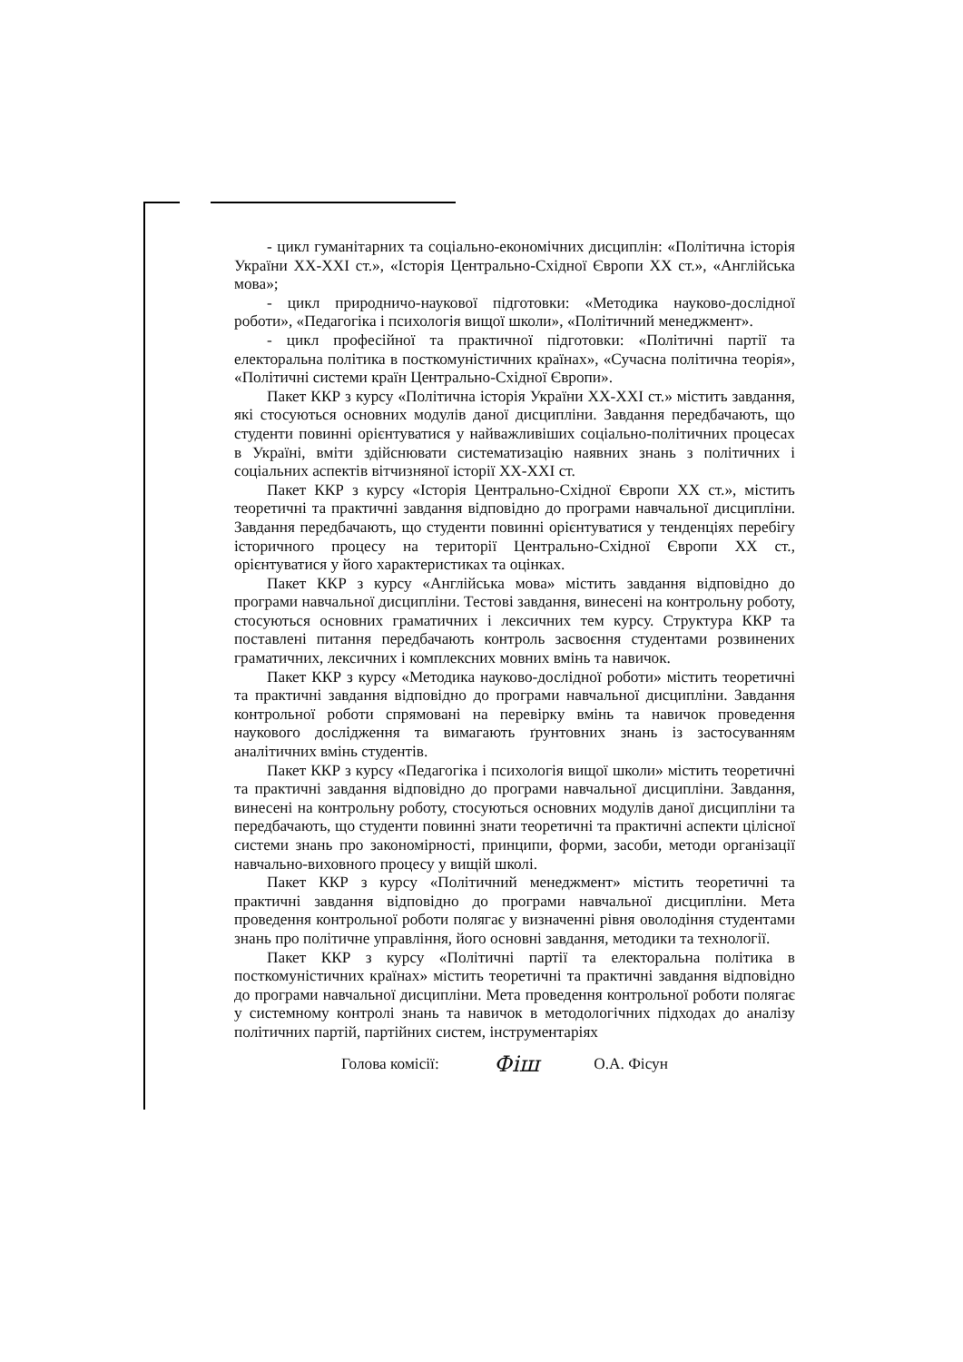- цикл гуманітарних та соціально-економічних дисциплін: «Політична історія України ХХ-ХХІ ст.», «Історія Центрально-Східної Європи ХХ ст.», «Англійська мова»;
- цикл природничо-наукової підготовки: «Методика науково-дослідної роботи», «Педагогіка і психологія вищої школи», «Політичний менеджмент».
- цикл професійної та практичної підготовки: «Політичні партії та електоральна політика в посткомуністичних країнах», «Сучасна політична теорія», «Політичні системи країн Центрально-Східної Європи».
Пакет ККР з курсу «Політична історія України ХХ-ХХІ ст.» містить завдання, які стосуються основних модулів даної дисципліни. Завдання передбачають, що студенти повинні орієнтуватися у найважливіших соціально-політичних процесах в Україні, вміти здійснювати систематизацію наявних знань з політичних і соціальних аспектів вітчизняної історії ХХ-ХХІ ст.
Пакет ККР з курсу «Історія Центрально-Східної Європи ХХ ст.», містить теоретичні та практичні завдання відповідно до програми навчальної дисципліни. Завдання передбачають, що студенти повинні орієнтуватися у тенденціях перебігу історичного процесу на території Центрально-Східної Європи ХХ ст., орієнтуватися у його характеристиках та оцінках.
Пакет ККР з курсу «Англійська мова» містить завдання відповідно до програми навчальної дисципліни. Тестові завдання, винесені на контрольну роботу, стосуються основних граматичних і лексичних тем курсу. Структура ККР та поставлені питання передбачають контроль засвоєння студентами розвинених граматичних, лексичних і комплексних мовних вмінь та навичок.
Пакет ККР з курсу «Методика науково-дослідної роботи» містить теоретичні та практичні завдання відповідно до програми навчальної дисципліни. Завдання контрольної роботи спрямовані на перевірку вмінь та навичок проведення наукового дослідження та вимагають ґрунтовних знань із застосуванням аналітичних вмінь студентів.
Пакет ККР з курсу «Педагогіка і психологія вищої школи» містить теоретичні та практичні завдання відповідно до програми навчальної дисципліни. Завдання, винесені на контрольну роботу, стосуються основних модулів даної дисципліни та передбачають, що студенти повинні знати теоретичні та практичні аспекти цілісної системи знань про закономірності, принципи, форми, засоби, методи організації навчально-виховного процесу у вищій школі.
Пакет ККР з курсу «Політичний менеджмент» містить теоретичні та практичні завдання відповідно до програми навчальної дисципліни. Мета проведення контрольної роботи полягає у визначенні рівня оволодіння студентами знань про політичне управління, його основні завдання, методики та технології.
Пакет ККР з курсу «Політичні партії та електоральна політика в посткомуністичних країнах» містить теоретичні та практичні завдання відповідно до програми навчальної дисципліни. Мета проведення контрольної роботи полягає у системному контролі знань та навичок в методологічних підходах до аналізу політичних партій, партійних систем, інструментаріях
Голова комісії: Фіш О.А. Фісун